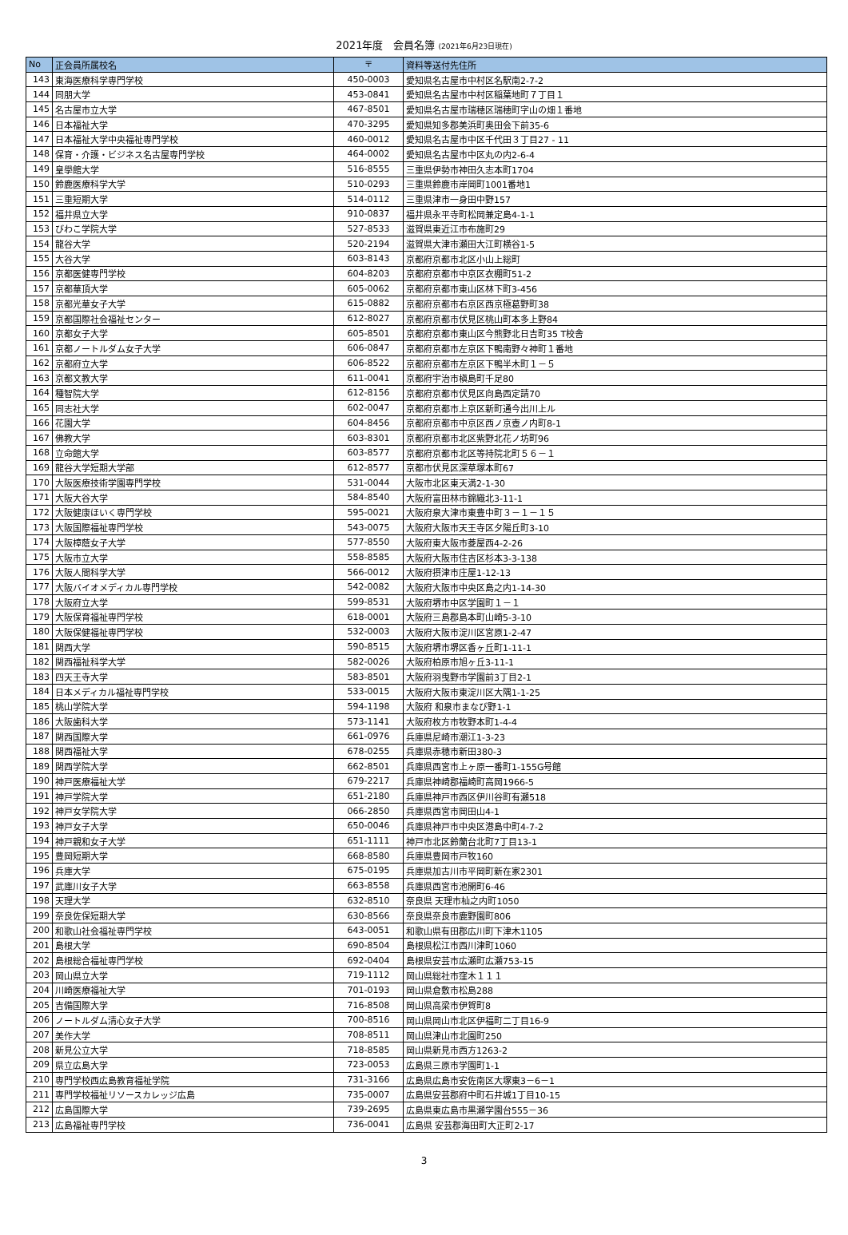2021年度　会員名簿 (2021年6月23日現在)
| No | 正会員所属校名 | 〒 | 資料等送付先住所 |
| --- | --- | --- | --- |
| 143 | 東海医療科学専門学校 | 450-0003 | 愛知県名古屋市中村区名駅南2-7-2 |
| 144 | 同朋大学 | 453-0841 | 愛知県名古屋市中村区稲葉地町７丁目１ |
| 145 | 名古屋市立大学 | 467-8501 | 愛知県名古屋市瑞穂区瑞穂町字山の畑１番地 |
| 146 | 日本福祉大学 | 470-3295 | 愛知県知多郡美浜町奥田会下前35-6 |
| 147 | 日本福祉大学中央福祉専門学校 | 460-0012 | 愛知県名古屋市中区千代田３丁目27 - 11 |
| 148 | 保育・介護・ビジネス名古屋専門学校 | 464-0002 | 愛知県名古屋市中区丸の内2-6-4 |
| 149 | 皇學館大学 | 516-8555 | 三重県伊勢市神田久志本町1704 |
| 150 | 鈴鹿医療科学大学 | 510-0293 | 三重県鈴鹿市岸岡町1001番地1 |
| 151 | 三重短期大学 | 514-0112 | 三重県津市一身田中野157 |
| 152 | 福井県立大学 | 910-0837 | 福井県永平寺町松岡兼定島4-1-1 |
| 153 | びわこ学院大学 | 527-8533 | 滋賀県東近江市布施町29 |
| 154 | 龍谷大学 | 520-2194 | 滋賀県大津市瀬田大江町横谷1-5 |
| 155 | 大谷大学 | 603-8143 | 京都府京都市北区小山上総町 |
| 156 | 京都医健専門学校 | 604-8203 | 京都府京都市中京区衣棚町51-2 |
| 157 | 京都華頂大学 | 605-0062 | 京都府京都市東山区林下町3-456 |
| 158 | 京都光華女子大学 | 615-0882 | 京都府京都市右京区西京極葛野町38 |
| 159 | 京都国際社会福祉センター | 612-8027 | 京都府京都市伏見区桃山町本多上野84 |
| 160 | 京都女子大学 | 605-8501 | 京都府京都市東山区今熊野北日吉町35 T校舎 |
| 161 | 京都ノートルダム女子大学 | 606-0847 | 京都府京都市左京区下鴨南野々神町１番地 |
| 162 | 京都府立大学 | 606-8522 | 京都府京都市左京区下鴨半木町１－５ |
| 163 | 京都文教大学 | 611-0041 | 京都府宇治市槇島町千足80 |
| 164 | 種智院大学 | 612-8156 | 京都府京都市伏見区向島西定請70 |
| 165 | 同志社大学 | 602-0047 | 京都府京都市上京区新町通今出川上ル |
| 166 | 花園大学 | 604-8456 | 京都府京都市中京区西ノ京壺ノ内町8-1 |
| 167 | 佛教大学 | 603-8301 | 京都府京都市北区紫野北花ノ坊町96 |
| 168 | 立命館大学 | 603-8577 | 京都府京都市北区等持院北町５６－１ |
| 169 | 龍谷大学短期大学部 | 612-8577 | 京都市伏見区深草塚本町67 |
| 170 | 大阪医療技術学園専門学校 | 531-0044 | 大阪市北区東天満2-1-30 |
| 171 | 大阪大谷大学 | 584-8540 | 大阪府富田林市錦織北3-11-1 |
| 172 | 大阪健康ほいく専門学校 | 595-0021 | 大阪府泉大津市東豊中町３－１－１５ |
| 173 | 大阪国際福祉専門学校 | 543-0075 | 大阪府大阪市天王寺区夕陽丘町3-10 |
| 174 | 大阪樟蔭女子大学 | 577-8550 | 大阪府東大阪市菱屋西4-2-26 |
| 175 | 大阪市立大学 | 558-8585 | 大阪府大阪市住吉区杉本3-3-138 |
| 176 | 大阪人間科学大学 | 566-0012 | 大阪府摂津市庄屋1-12-13 |
| 177 | 大阪バイオメディカル専門学校 | 542-0082 | 大阪府大阪市中央区島之内1-14-30 |
| 178 | 大阪府立大学 | 599-8531 | 大阪府堺市中区学園町１－１ |
| 179 | 大阪保育福祉専門学校 | 618-0001 | 大阪府三島郡島本町山崎5-3-10 |
| 180 | 大阪保健福祉専門学校 | 532-0003 | 大阪府大阪市淀川区宮原1-2-47 |
| 181 | 関西大学 | 590-8515 | 大阪府堺市堺区香ヶ丘町1-11-1 |
| 182 | 関西福祉科学大学 | 582-0026 | 大阪府柏原市旭ヶ丘3-11-1 |
| 183 | 四天王寺大学 | 583-8501 | 大阪府羽曳野市学園前3丁目2-1 |
| 184 | 日本メディカル福祉専門学校 | 533-0015 | 大阪府大阪市東淀川区大隅1-1-25 |
| 185 | 桃山学院大学 | 594-1198 | 大阪府 和泉市まなび野1-1 |
| 186 | 大阪歯科大学 | 573-1141 | 大阪府枚方市牧野本町1-4-4 |
| 187 | 関西国際大学 | 661-0976 | 兵庫県尼崎市潮江1-3-23 |
| 188 | 関西福祉大学 | 678-0255 | 兵庫県赤穂市新田380-3 |
| 189 | 関西学院大学 | 662-8501 | 兵庫県西宮市上ヶ原一番町1-155G号館 |
| 190 | 神戸医療福祉大学 | 679-2217 | 兵庫県神崎郡福崎町高岡1966-5 |
| 191 | 神戸学院大学 | 651-2180 | 兵庫県神戸市西区伊川谷町有瀬518 |
| 192 | 神戸女学院大学 | 066-2850 | 兵庫県西宮市岡田山4-1 |
| 193 | 神戸女子大学 | 650-0046 | 兵庫県神戸市中央区港島中町4-7-2 |
| 194 | 神戸親和女子大学 | 651-1111 | 神戸市北区鈴蘭台北町7丁目13-1 |
| 195 | 豊岡短期大学 | 668-8580 | 兵庫県豊岡市戸牧160 |
| 196 | 兵庫大学 | 675-0195 | 兵庫県加古川市平岡町新在家2301 |
| 197 | 武庫川女子大学 | 663-8558 | 兵庫県西宮市池開町6-46 |
| 198 | 天理大学 | 632-8510 | 奈良県 天理市杣之内町1050 |
| 199 | 奈良佐保短期大学 | 630-8566 | 奈良県奈良市鹿野園町806 |
| 200 | 和歌山社会福祉専門学校 | 643-0051 | 和歌山県有田郡広川町下津木1105 |
| 201 | 島根大学 | 690-8504 | 島根県松江市西川津町1060 |
| 202 | 島根総合福祉専門学校 | 692-0404 | 島根県安芸市広瀬町広瀬753-15 |
| 203 | 岡山県立大学 | 719-1112 | 岡山県総社市窪木１１１ |
| 204 | 川崎医療福祉大学 | 701-0193 | 岡山県倉敷市松島288 |
| 205 | 吉備国際大学 | 716-8508 | 岡山県高梁市伊賀町8 |
| 206 | ノートルダム清心女子大学 | 700-8516 | 岡山県岡山市北区伊福町二丁目16-9 |
| 207 | 美作大学 | 708-8511 | 岡山県津山市北園町250 |
| 208 | 新見公立大学 | 718-8585 | 岡山県新見市西方1263-2 |
| 209 | 県立広島大学 | 723-0053 | 広島県三原市学園町1-1 |
| 210 | 専門学校西広島教育福祉学院 | 731-3166 | 広島県広島市安佐南区大塚東3－6－1 |
| 211 | 専門学校福祉リソースカレッジ広島 | 735-0007 | 広島県安芸郡府中町石井城1丁目10-15 |
| 212 | 広島国際大学 | 739-2695 | 広島県東広島市黒瀬学園台555－36 |
| 213 | 広島福祉専門学校 | 736-0041 | 広島県 安芸郡海田町大正町2-17 |
3